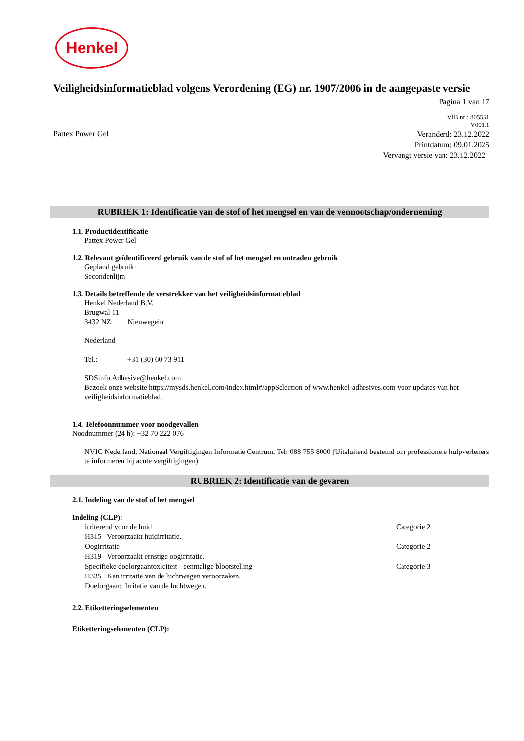Henkel
Veiligheidsinformatieblad volgens Verordening (EG) nr. 1907/2006 in de aangepaste versie
Pagina 1 van 17
VIB nr : 805551
V001.1
Pattex Power Gel
Veranderd: 23.12.2022
Printdatum: 09.01.2025
Vervangt versie van: 23.12.2022
RUBRIEK 1: Identificatie van de stof of het mengsel en van de vennootschap/onderneming
1.1. Productidentificatie
Pattex Power Gel
1.2. Relevant geïdentificeerd gebruik van de stof of het mengsel en ontraden gebruik
Gepland gebruik:
Secondenlijm
1.3. Details betreffende de verstrekker van het veiligheidsinformatieblad
Henkel Nederland B.V.
Brugwal 11
3432 NZ Nieuwegein
Nederland
Tel.: +31 (30) 60 73 911
SDSinfo.Adhesive@henkel.com
Bezoek onze website https://mysds.henkel.com/index.html#/appSelection of www.henkel-adhesives.com voor updates van het veiligheidsinformatieblad.
1.4. Telefoonnummer voor noodgevallen
Noodnummer (24 h): +32 70 222 076
NVIC Nederland, Nationaal Vergiftigingen Informatie Centrum, Tel: 088 755 8000 (Uitsluitend bestemd om professionele hulpverleners te informeren bij acute vergiftigingen)
RUBRIEK 2: Identificatie van de gevaren
2.1. Indeling van de stof of het mengsel
Indeling (CLP):
irriterend voor de huid Categorie 2
H315 Veroorzaakt huidirritatie.
Oogirritatie Categorie 2
H319 Veroorzaakt ernstige oogirritatie.
Specifieke doelorgaantoxiciteit - eenmalige blootstelling Categorie 3
H335 Kan irritatie van de luchtwegen veroorzaken.
Doelorgaan: Irritatie van de luchtwegen.
2.2. Etiketteringselementen
Etiketteringselementen (CLP):